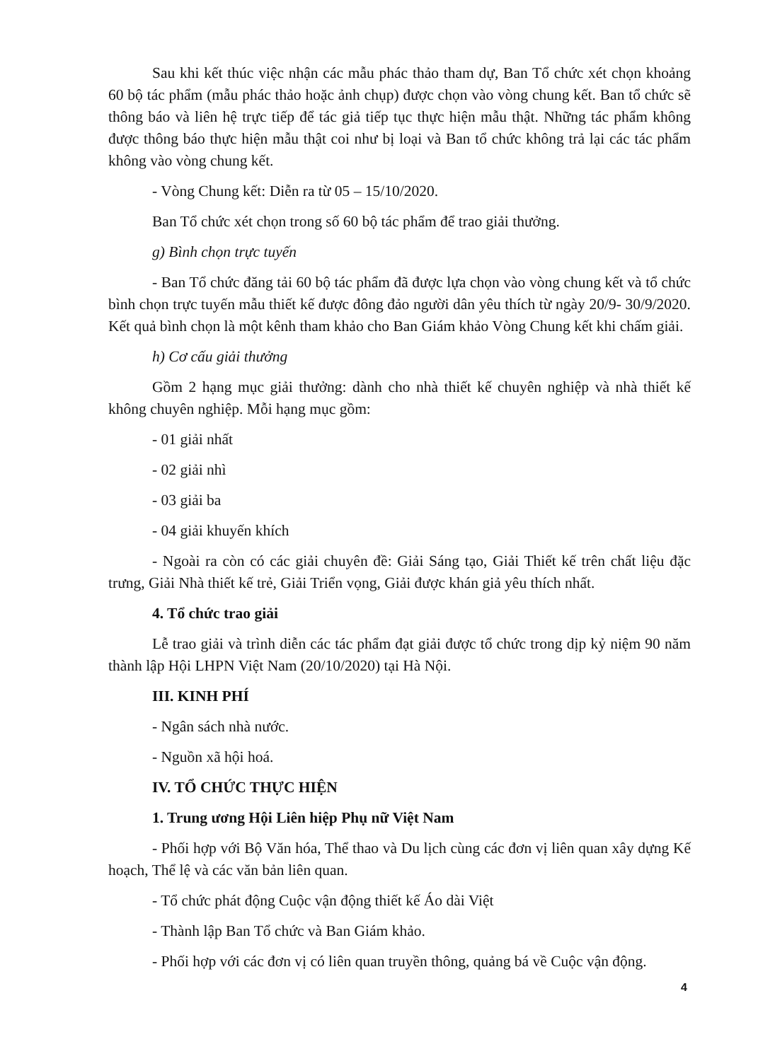Sau khi kết thúc việc nhận các mẫu phác thảo tham dự, Ban Tổ chức xét chọn khoảng 60 bộ tác phẩm (mẫu phác thảo hoặc ảnh chụp) được chọn vào vòng chung kết. Ban tổ chức sẽ thông báo và liên hệ trực tiếp để tác giả tiếp tục thực hiện mẫu thật. Những tác phẩm không được thông báo thực hiện mẫu thật coi như bị loại và Ban tổ chức không trả lại các tác phẩm không vào vòng chung kết.
- Vòng Chung kết: Diễn ra từ 05 – 15/10/2020.
Ban Tổ chức xét chọn trong số 60 bộ tác phẩm để trao giải thưởng.
g) Bình chọn trực tuyến
- Ban Tổ chức đăng tải 60 bộ tác phẩm đã được lựa chọn vào vòng chung kết và tổ chức bình chọn trực tuyến mẫu thiết kế được đông đảo người dân yêu thích từ ngày 20/9- 30/9/2020. Kết quả bình chọn là một kênh tham khảo cho Ban Giám khảo Vòng Chung kết khi chấm giải.
h) Cơ cấu giải thưởng
Gồm 2 hạng mục giải thưởng: dành cho nhà thiết kế chuyên nghiệp và nhà thiết kế không chuyên nghiệp. Mỗi hạng mục gồm:
- 01 giải nhất
- 02 giải nhì
- 03 giải ba
- 04 giải khuyến khích
- Ngoài ra còn có các giải chuyên đề: Giải Sáng tạo, Giải Thiết kế trên chất liệu đặc trưng, Giải Nhà thiết kế trẻ, Giải Triển vọng, Giải được khán giả yêu thích nhất.
4. Tổ chức trao giải
Lễ trao giải và trình diễn các tác phẩm đạt giải được tổ chức trong dịp kỷ niệm 90 năm thành lập Hội LHPN Việt Nam (20/10/2020) tại Hà Nội.
III. KINH PHÍ
- Ngân sách nhà nước.
- Nguồn xã hội hoá.
IV. TỔ CHỨC THỰC HIỆN
1. Trung ương Hội Liên hiệp Phụ nữ Việt Nam
- Phối hợp với Bộ Văn hóa, Thể thao và Du lịch cùng các đơn vị liên quan xây dựng Kế hoạch, Thể lệ và các văn bản liên quan.
- Tổ chức phát động Cuộc vận động thiết kế Áo dài Việt
- Thành lập Ban Tổ chức và Ban Giám khảo.
- Phối hợp với các đơn vị có liên quan truyền thông, quảng bá về Cuộc vận động.
4